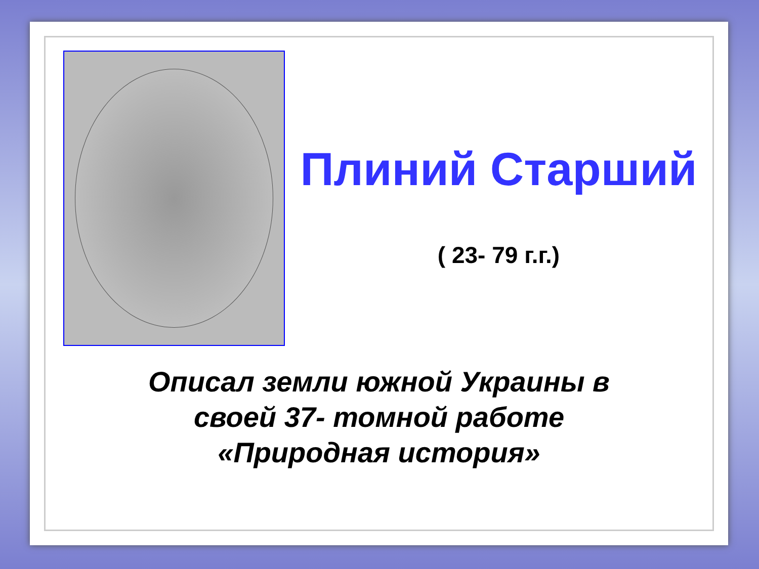Плиний Старший
( 23- 79 г.г.)
Описал земли южной Украины в
своей 37- томной работе
«Природная история»